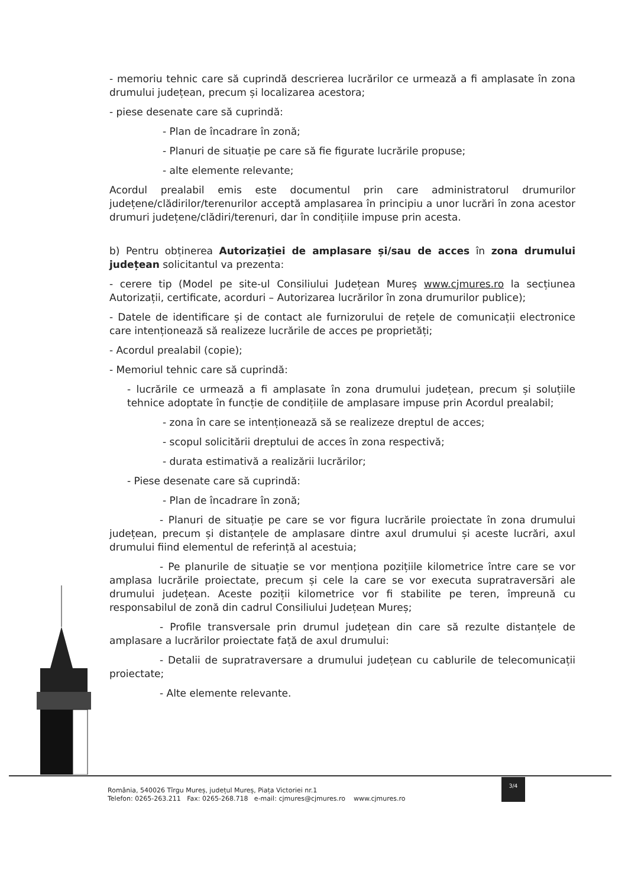- memoriu tehnic care să cuprindă descrierea lucrărilor ce urmează a fi amplasate în zona drumului județean, precum și localizarea acestora;
- piese desenate care să cuprindă:
- Plan de încadrare în zonă;
- Planuri de situație pe care să fie figurate lucrările propuse;
- alte elemente relevante;
Acordul prealabil emis este documentul prin care administratorul drumurilor județene/clădirilor/terenurilor acceptă amplasarea în principiu a unor lucrări în zona acestor drumuri județene/clădiri/terenuri, dar în condițiile impuse prin acesta.
b) Pentru obținerea Autorizației de amplasare și/sau de acces în zona drumului județean solicitantul va prezenta:
- cerere tip (Model pe site-ul Consiliului Județean Mureș www.cjmures.ro la secțiunea Autorizații, certificate, acorduri – Autorizarea lucrărilor în zona drumurilor publice);
- Datele de identificare și de contact ale furnizorului de rețele de comunicații electronice care intenționează să realizeze lucrările de acces pe proprietăți;
- Acordul prealabil (copie);
- Memoriul tehnic care să cuprindă:
- lucrările ce urmează a fi amplasate în zona drumului județean, precum și soluțiile tehnice adoptate în funcție de condițiile de amplasare impuse prin Acordul prealabil;
- zona în care se intenționează să se realizeze dreptul de acces;
- scopul solicitării dreptului de acces în zona respectivă;
- durata estimativă a realizării lucrărilor;
- Piese desenate care să cuprindă:
- Plan de încadrare în zonă;
- Planuri de situație pe care se vor figura lucrările proiectate în zona drumului județean, precum și distanțele de amplasare dintre axul drumului și aceste lucrări, axul drumului fiind elementul de referință al acestuia;
- Pe planurile de situație se vor menționa pozițiile kilometrice între care se vor amplasa lucrările proiectate, precum și cele la care se vor executa supratraversări ale drumului județean. Aceste poziții kilometrice vor fi stabilite pe teren, împreună cu responsabilul de zonă din cadrul Consiliului Județean Mureș;
- Profile transversale prin drumul județean din care să rezulte distanțele de amplasare a lucrărilor proiectate față de axul drumului:
- Detalii de supratraversare a drumului județean cu cablurile de telecomunicații proiectate;
- Alte elemente relevante.
România, 540026 Tîrgu Mureș, județul Mureș, Piața Victoriei nr.1
Telefon: 0265-263.211 Fax: 0265-268.718 e-mail: cjmures@cjmures.ro www.cjmures.ro
3/4